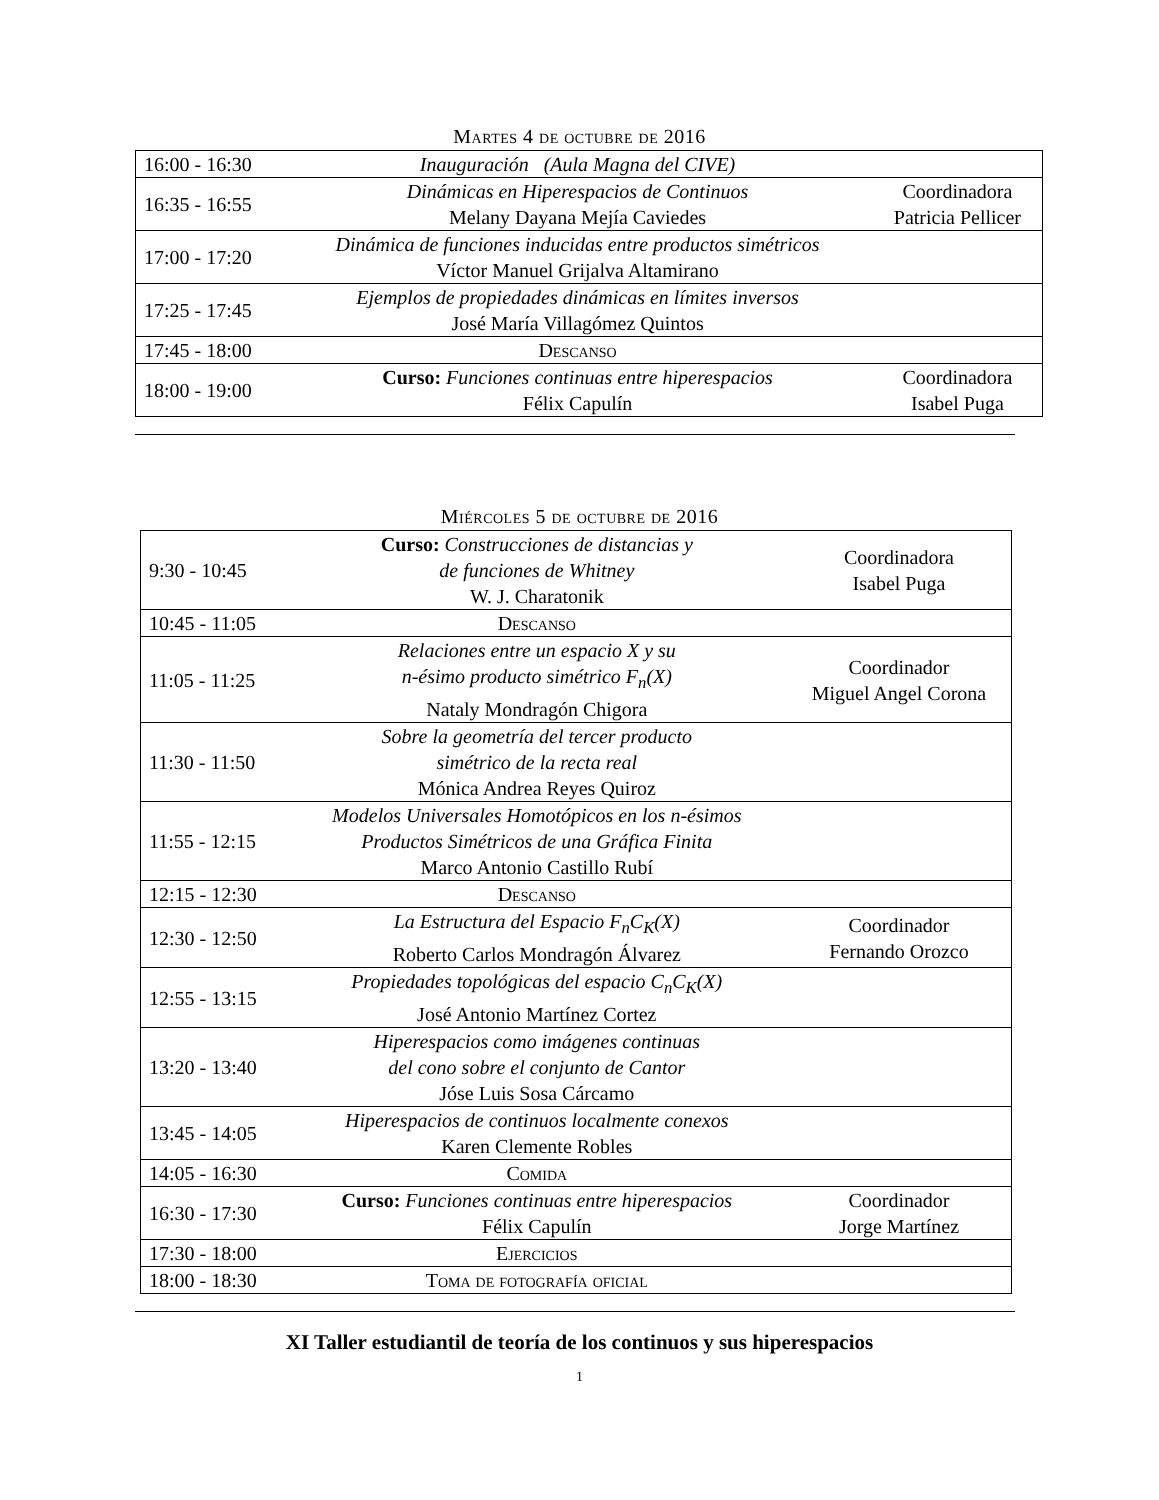Martes 4 de octubre de 2016
| 16:00 - 16:30 | Inauguración (Aula Magna del CIVE) | |
| 16:35 - 16:55 | Dinámicas en Hiperespacios de Continuos Melany Dayana Mejía Caviedes | Coordinadora Patricia Pellicer |
| 17:00 - 17:20 | Dinámica de funciones inducidas entre productos simétricos Víctor Manuel Grijalva Altamirano | |
| 17:25 - 17:45 | Ejemplos de propiedades dinámicas en límites inversos José María Villagómez Quintos | |
| 17:45 - 18:00 | Descanso | |
| 18:00 - 19:00 | Curso: Funciones continuas entre hiperespacios Félix Capulín | Coordinadora Isabel Puga |
Miércoles 5 de octubre de 2016
| 9:30 - 10:45 | Curso: Construcciones de distancias y de funciones de Whitney W. J. Charatonik | Coordinadora Isabel Puga |
| 10:45 - 11:05 | Descanso | |
| 11:05 - 11:25 | Relaciones entre un espacio X y su n-ésimo producto simétrico F<sub>n</sub>(X) Nataly Mondragón Chigora | Coordinador Miguel Angel Corona |
| 11:30 - 11:50 | Sobre la geometría del tercer producto simétrico de la recta real Mónica Andrea Reyes Quiroz | |
| 11:55 - 12:15 | Modelos Universales Homotópicos en los n-ésimos Productos Simétricos de una Gráfica Finita Marco Antonio Castillo Rubí | |
| 12:15 - 12:30 | Descanso | |
| 12:30 - 12:50 | La Estructura del Espacio F<sub>n</sub>C<sub>K</sub>(X) Roberto Carlos Mondragón Álvarez | Coordinador Fernando Orozco |
| 12:55 - 13:15 | Propiedades topológicas del espacio C<sub>n</sub>C<sub>K</sub>(X) José Antonio Martínez Cortez | |
| 13:20 - 13:40 | Hiperespacios como imágenes continuas del cono sobre el conjunto de Cantor Jóse Luis Sosa Cárcamo | |
| 13:45 - 14:05 | Hiperespacios de continuos localmente conexos Karen Clemente Robles | |
| 14:05 - 16:30 | Comida | |
| 16:30 - 17:30 | Curso: Funciones continuas entre hiperespacios Félix Capulín | Coordinador Jorge Martínez |
| 17:30 - 18:00 | Ejercicios | |
| 18:00 - 18:30 | Toma de fotografía oficial | |
XI Taller estudiantil de teoría de los continuos y sus hiperespacios
1